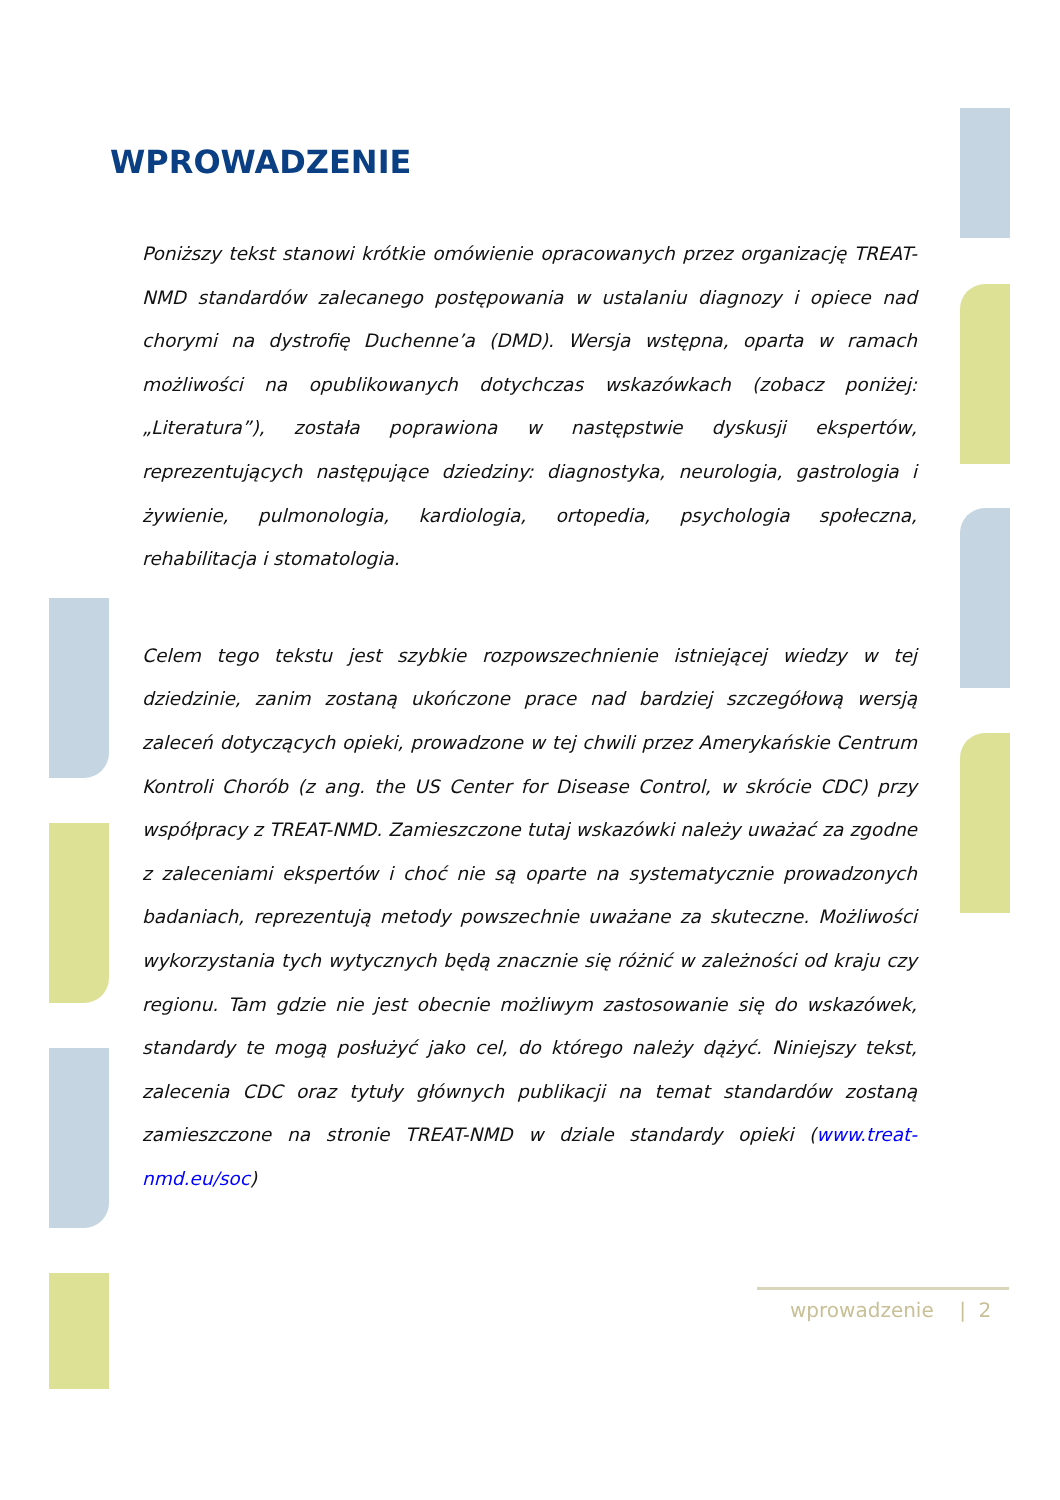WPROWADZENIE
Poniższy tekst stanowi krótkie omówienie opracowanych przez organizację TREAT-NMD standardów zalecanego postępowania w ustalaniu diagnozy i opiece nad chorymi na dystrofię Duchenne’a (DMD). Wersja wstępna, oparta w ramach możliwości na opublikowanych dotychczas wskazówkach (zobacz poniżej: „Literatura”), została poprawiona w następstwie dyskusji ekspertów, reprezentujących następujące dziedziny: diagnostyka, neurologia, gastrologia i żywienie, pulmonologia, kardiologia, ortopedia, psychologia społeczna, rehabilitacja i stomatologia.
Celem tego tekstu jest szybkie rozpowszechnienie istniejącej wiedzy w tej dziedzinie, zanim zostaną ukończone prace nad bardziej szczegółową wersją zaleceń dotyczących opieki, prowadzone w tej chwili przez Amerykańskie Centrum Kontroli Chorób (z ang. the US Center for Disease Control, w skrócie CDC) przy współpracy z TREAT-NMD. Zamieszczone tutaj wskazówki należy uważać za zgodne z zaleceniami ekspertów i choć nie są oparte na systematycznie prowadzonych badaniach, reprezentują metody powszechnie uważane za skuteczne. Możliwości wykorzystania tych wytycznych będą znacznie się różnić w zależności od kraju czy regionu. Tam gdzie nie jest obecnie możliwym zastosowanie się do wskazówek, standardy te mogą posłużyć jako cel, do którego należy dążyć. Niniejszy tekst, zalecenia CDC oraz tytuły głównych publikacji na temat standardów zostaną zamieszczone na stronie TREAT-NMD w dziale standardy opieki (www.treat-nmd.eu/soc)
wprowadzenie | 2